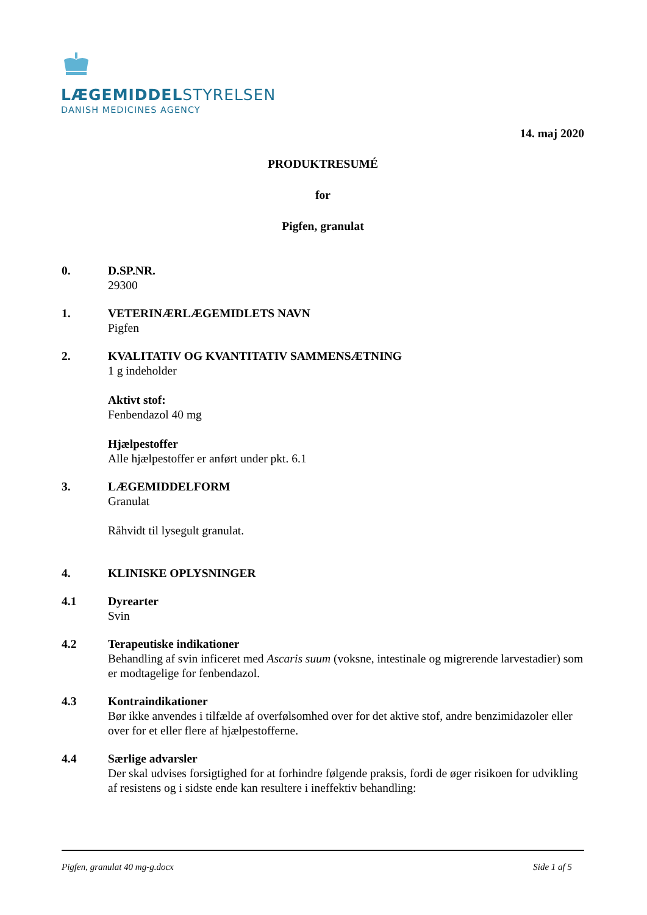LÆGEMIDDELSTYRELSEN
DANISH MEDICINES AGENCY
14. maj 2020
PRODUKTRESUMÉ
for
Pigfen, granulat
0. D.SP.NR.
29300
1. VETERINÆRLÆGEMIDLETS NAVN
Pigfen
2. KVALITATIV OG KVANTITATIV SAMMENSÆTNING
1 g indeholder
Aktivt stof:
Fenbendazol 40 mg
Hjælpestoffer
Alle hjælpestoffer er anført under pkt. 6.1
3. LÆGEMIDDELFORM
Granulat
Råhvidt til lysegult granulat.
4. KLINISKE OPLYSNINGER
4.1 Dyrearter
Svin
4.2 Terapeutiske indikationer
Behandling af svin inficeret med Ascaris suum (voksne, intestinale og migrerende larvestadier) som er modtagelige for fenbendazol.
4.3 Kontraindikationer
Bør ikke anvendes i tilfælde af overfølsomhed over for det aktive stof, andre benzimidazoler eller over for et eller flere af hjælpestofferne.
4.4 Særlige advarsler
Der skal udvises forsigtighed for at forhindre følgende praksis, fordi de øger risikoen for udvikling af resistens og i sidste ende kan resultere i ineffektiv behandling:
Pigfen, granulat 40 mg-g.docx Side 1 af 5